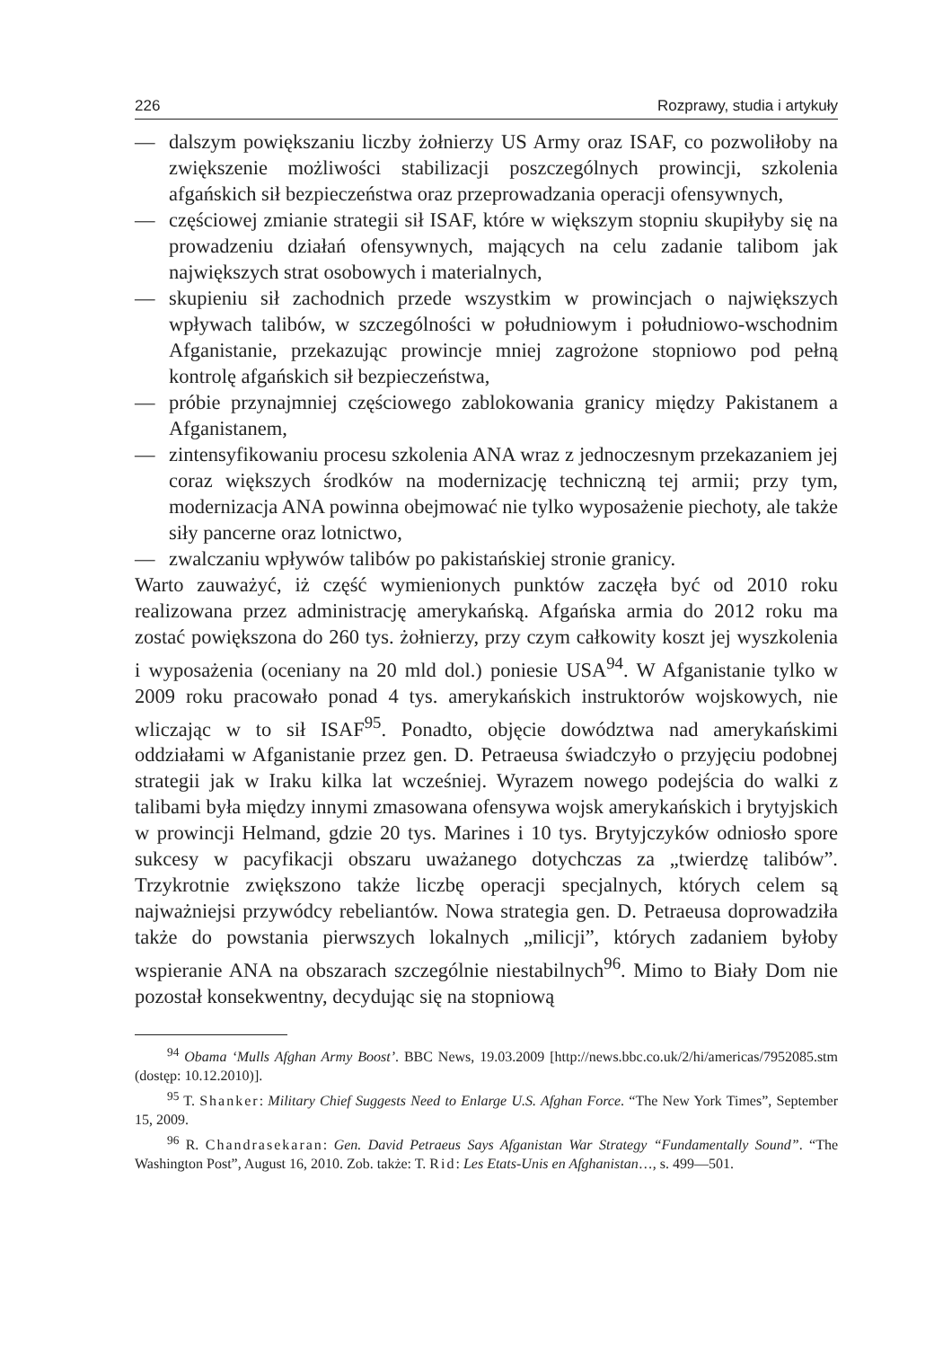226 Rozprawy, studia i artykuły
— dalszym powiększaniu liczby żołnierzy US Army oraz ISAF, co pozwoliłoby na zwiększenie możliwości stabilizacji poszczególnych prowincji, szkolenia afgańskich sił bezpieczeństwa oraz przeprowadzania operacji ofensywnych,
— częściowej zmianie strategii sił ISAF, które w większym stopniu skupiłyby się na prowadzeniu działań ofensywnych, mających na celu zadanie talibom jak największych strat osobowych i materialnych,
— skupieniu sił zachodnich przede wszystkim w prowincjach o największych wpływach talibów, w szczególności w południowym i południowo-wschodnim Afganistanie, przekazując prowincje mniej zagrożone stopniowo pod pełną kontrolę afgańskich sił bezpieczeństwa,
— próbie przynajmniej częściowego zablokowania granicy między Pakistanem a Afganistanem,
— zintensyfikowaniu procesu szkolenia ANA wraz z jednoczesnym przekazaniem jej coraz większych środków na modernizację techniczną tej armii; przy tym, modernizacja ANA powinna obejmować nie tylko wyposażenie piechoty, ale także siły pancerne oraz lotnictwo,
— zwalczaniu wpływów talibów po pakistańskiej stronie granicy.
Warto zauważyć, iż część wymienionych punktów zaczęła być od 2010 roku realizowana przez administrację amerykańską. Afgańska armia do 2012 roku ma zostać powiększona do 260 tys. żołnierzy, przy czym całkowity koszt jej wyszkolenia i wyposażenia (oceniany na 20 mld dol.) poniesie USA<sup>94</sup>. W Afganistanie tylko w 2009 roku pracowało ponad 4 tys. amerykańskich instruktorów wojskowych, nie wliczając w to sił ISAF<sup>95</sup>. Ponadto, objęcie dowództwa nad amerykańskimi oddziałami w Afganistanie przez gen. D. Petraeusa świadczyło o przyjęciu podobnej strategii jak w Iraku kilka lat wcześniej. Wyrazem nowego podejścia do walki z talibami była między innymi zmasowana ofensywa wojsk amerykańskich i brytyjskich w prowincji Helmand, gdzie 20 tys. Marines i 10 tys. Brytyjczyków odniosło spore sukcesy w pacyfikacji obszaru uważanego dotychczas za „twierdzę talibów”. Trzykrotnie zwiększono także liczbę operacji specjalnych, których celem są najważniejsi przywódcy rebeliantów. Nowa strategia gen. D. Petraeusa doprowadziła także do powstania pierwszych lokalnych „milicji”, których zadaniem byłoby wspieranie ANA na obszarach szczególnie niestabilnych<sup>96</sup>. Mimo to Biały Dom nie pozostał konsekwentny, decydując się na stopniową
<sup>94</sup> Obama ‘Mulls Afghan Army Boost’. BBC News, 19.03.2009 [http://news.bbc.co.uk/2/hi/americas/7952085.stm (dostęp: 10.12.2010)].
<sup>95</sup> T. Shanker: Military Chief Suggests Need to Enlarge U.S. Afghan Force. “The New York Times”, September 15, 2009.
<sup>96</sup> R. Chandrasekaran: Gen. David Petraeus Says Afganistan War Strategy “Fundamentally Sound”. “The Washington Post”, August 16, 2010. Zob. także: T. Rid: Les Etats-Unis en Afghanistan…, s. 499—501.